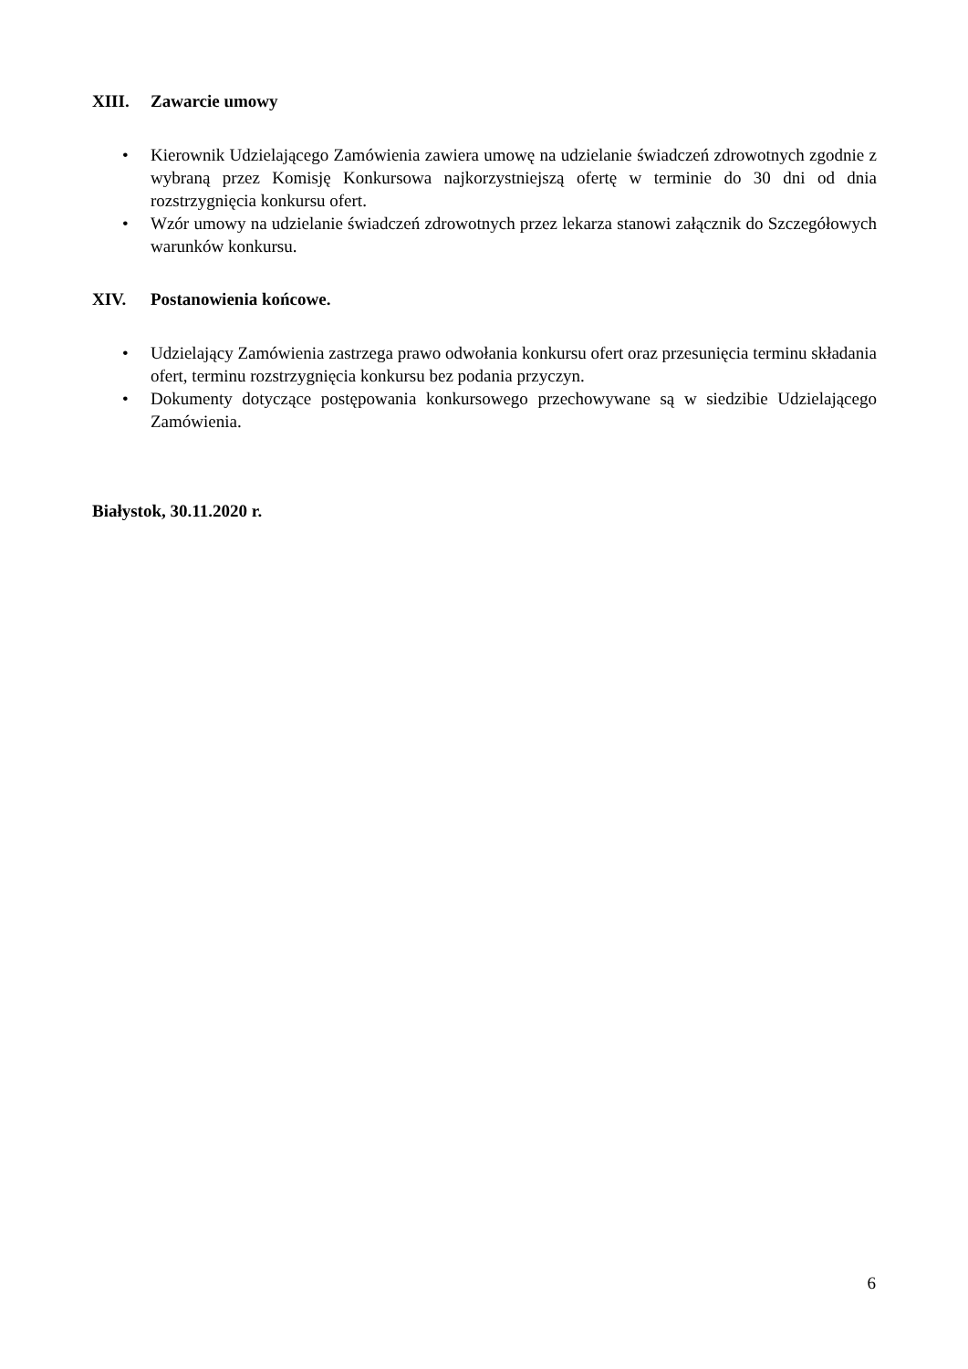XIII. Zawarcie umowy
• Kierownik Udzielającego Zamówienia zawiera umowę na udzielanie świadczeń zdrowotnych zgodnie z wybraną przez Komisję Konkursowa najkorzystniejszą ofertę w terminie do 30 dni od dnia rozstrzygnięcia konkursu ofert.
• Wzór umowy na udzielanie świadczeń zdrowotnych przez lekarza stanowi załącznik do Szczegółowych warunków konkursu.
XIV. Postanowienia końcowe.
• Udzielający Zamówienia zastrzega prawo odwołania konkursu ofert oraz przesunięcia terminu składania ofert, terminu rozstrzygnięcia konkursu bez podania przyczyn.
• Dokumenty dotyczące postępowania konkursowego przechowywane są w siedzibie Udzielającego Zamówienia.
Białystok, 30.11.2020 r.
6